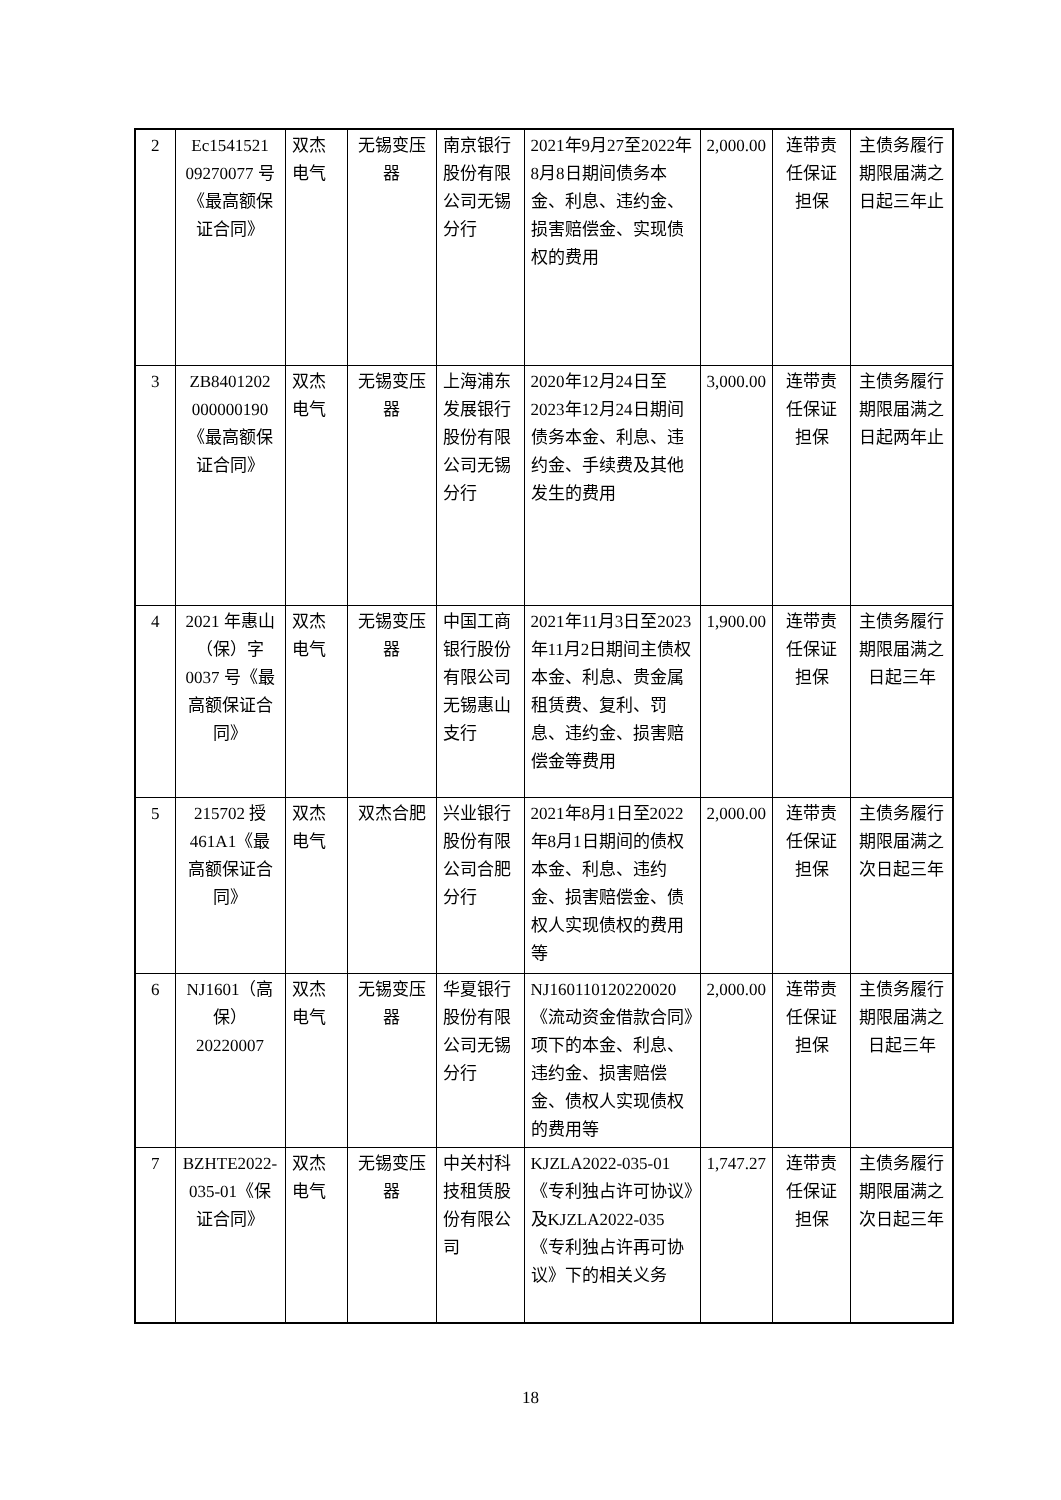| 2 | Ec1541521 09270077 号《最高额保证合同》 | 双杰电气 | 无锡变压器 | 南京银行股份有限公司无锡分行 | 2021年9月27至2022年8月8日期间债务本金、利息、违约金、损害赔偿金、实现债权的费用 | 2,000.00 | 连带责任保证担保 | 主债务履行期限届满之日起三年止 |
| 3 | ZB8401202 000000190《最高额保证合同》 | 双杰电气 | 无锡变压器 | 上海浦东发展银行股份有限公司无锡分行 | 2020年12月24日至2023年12月24日期间债务本金、利息、违约金、手续费及其他发生的费用 | 3,000.00 | 连带责任保证担保 | 主债务履行期限届满之日起两年止 |
| 4 | 2021 年惠山（保）字 0037 号《最高额保证合同》 | 双杰电气 | 无锡变压器 | 中国工商银行股份有限公司无锡惠山支行 | 2021年11月3日至2023年11月2日期间主债权本金、利息、贵金属租赁费、复利、罚息、违约金、损害赔偿金等费用 | 1,900.00 | 连带责任保证担保 | 主债务履行期限届满之日起三年 |
| 5 | 215702 授 461A1《最高额保证合同》 | 双杰电气 | 双杰合肥 | 兴业银行股份有限公司合肥分行 | 2021年8月1日至2022年8月1日期间的债权本金、利息、违约金、损害赔偿金、债权人实现债权的费用等 | 2,000.00 | 连带责任保证担保 | 主债务履行期限届满之次日起三年 |
| 6 | NJ1601（高保）20220007 | 双杰电气 | 无锡变压器 | 华夏银行股份有限公司无锡分行 | NJ160110120220020《流动资金借款合同》项下的本金、利息、违约金、损害赔偿金、债权人实现债权的费用等 | 2,000.00 | 连带责任保证担保 | 主债务履行期限届满之日起三年 |
| 7 | BZHTE2022-035-01《保证合同》 | 双杰电气 | 无锡变压器 | 中关村科技租赁股份有限公司 | KJZLA2022-035-01《专利独占许可协议》及KJZLA2022-035《专利独占许再可协议》下的相关义务 | 1,747.27 | 连带责任保证担保 | 主债务履行期限届满之次日起三年 |
18